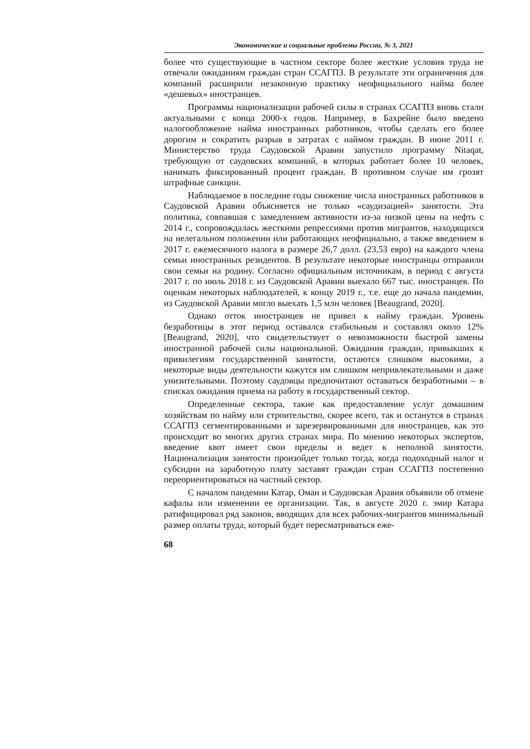Экономические и социальные проблемы России, № 3, 2021
более что существующие в частном секторе более жесткие условия труда не отвечали ожиданиям граждан стран ССАГПЗ. В результате эти ограничения для компаний расширили незаконную практику неофициального найма более «дешевых» иностранцев.
Программы национализации рабочей силы в странах ССАГПЗ вновь стали актуальными с конца 2000-х годов. Например, в Бахрейне было введено налогообложение найма иностранных работников, чтобы сделать его более дорогим и сократить разрыв в затратах с наймом граждан. В июне 2011 г. Министерство труда Саудовской Аравии запустило программу Nitaqat, требующую от саудовских компаний, в которых работает более 10 человек, нанимать фиксированный процент граждан. В противном случае им грозят штрафные санкции.
Наблюдаемое в последние годы снижение числа иностранных работников в Саудовской Аравии объясняется не только «саудизацией» занятости. Эта политика, совпавшая с замедлением активности из-за низкой цены на нефть с 2014 г., сопровождалась жесткими репрессиями против мигрантов, находящихся на нелегальном положении или работающих неофициально, а также введением в 2017 г. ежемесячного налога в размере 26,7 долл. (23,53 евро) на каждого члена семьи иностранных резидентов. В результате некоторые иностранцы отправили свои семьи на родину. Согласно официальным источникам, в период с августа 2017 г. по июль 2018 г. из Саудовской Аравии выехало 667 тыс. иностранцев. По оценкам некоторых наблюдателей, к концу 2019 г., т.е. еще до начала пандемии, из Саудовской Аравии могло выехать 1,5 млн человек [Beaugrand, 2020].
Однако отток иностранцев не привел к найму граждан. Уровень безработицы в этот период оставался стабильным и составлял около 12% [Beaugrand, 2020], что свидетельствует о невозможности быстрой замены иностранной рабочей силы национальной. Ожидания граждан, привыкших к привилегиям государственной занятости, остаются слишком высокими, а некоторые виды деятельности кажутся им слишком непривлекательными и даже унизительными. Поэтому саудовцы предпочитают оставаться безработными – в списках ожидания приема на работу в государственный сектор.
Определенные сектора, такие как предоставление услуг домашним хозяйствам по найму или строительство, скорее всего, так и останутся в странах ССАГПЗ сегментированными и зарезервированными для иностранцев, как это происходит во многих других странах мира. По мнению некоторых экспертов, введение квот имеет свои пределы и ведет к неполной занятости. Национализация занятости произойдет только тогда, когда подоходный налог и субсидии на заработную плату заставят граждан стран ССАГПЗ постепенно переориентироваться на частный сектор.
С началом пандемии Катар, Оман и Саудовская Аравия объявили об отмене кафалы или изменении ее организации. Так, в августе 2020 г. эмир Катара ратифицировал ряд законов, вводящих для всех рабочих-мигрантов минимальный размер оплаты труда, который будет пересматриваться еже-
68